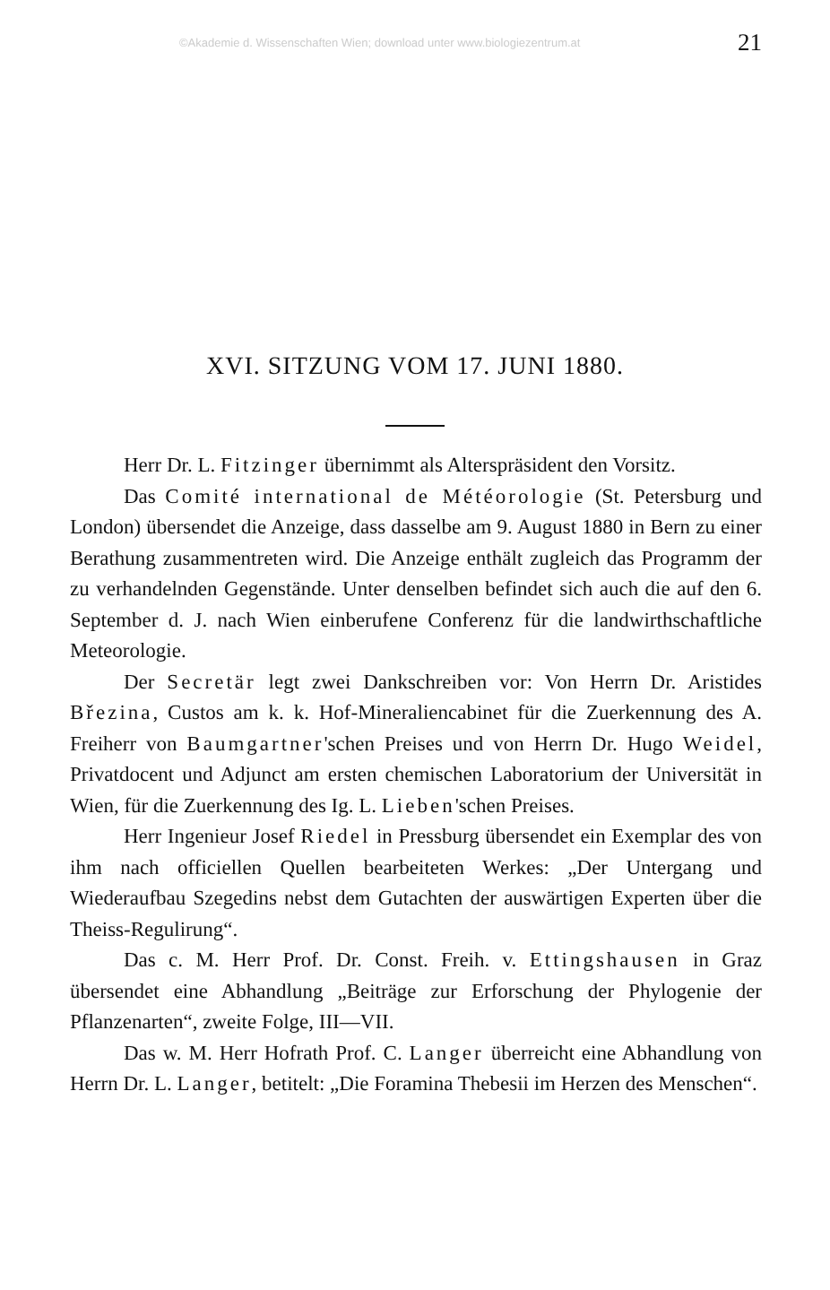©Akademie d. Wissenschaften Wien; download unter www.biologiezentrum.at 21
XVI. SITZUNG VOM 17. JUNI 1880.
Herr Dr. L. Fitzinger übernimmt als Alterspräsident den Vorsitz.
Das Comité international de Météorologie (St. Petersburg und London) übersendet die Anzeige, dass dasselbe am 9. August 1880 in Bern zu einer Berathung zusammentreten wird. Die Anzeige enthält zugleich das Programm der zu verhandelnden Gegenstände. Unter denselben befindet sich auch die auf den 6. September d. J. nach Wien einberufene Conferenz für die landwirthschaftliche Meteorologie.
Der Secretär legt zwei Dankschreiben vor: Von Herrn Dr. Aristides Březina, Custos am k. k. Hof-Mineraliencabinet für die Zuerkennung des A. Freiherr von Baumgartner'schen Preises und von Herrn Dr. Hugo Weidel, Privatdocent und Adjunct am ersten chemischen Laboratorium der Universität in Wien, für die Zuerkennung des Ig. L. Lieben'schen Preises.
Herr Ingenieur Josef Riedel in Pressburg übersendet ein Exemplar des von ihm nach officiellen Quellen bearbeiteten Werkes: „Der Untergang und Wiederaufbau Szegedins nebst dem Gutachten der auswärtigen Experten über die Theiss-Regulirung“.
Das c. M. Herr Prof. Dr. Const. Freih. v. Ettingshausen in Graz übersendet eine Abhandlung „Beiträge zur Erforschung der Phylogenie der Pflanzenarten“, zweite Folge, III—VII.
Das w. M. Herr Hofrath Prof. C. Langer überreicht eine Abhandlung von Herrn Dr. L. Langer, betitelt: „Die Foramina Thebesii im Herzen des Menschen“.